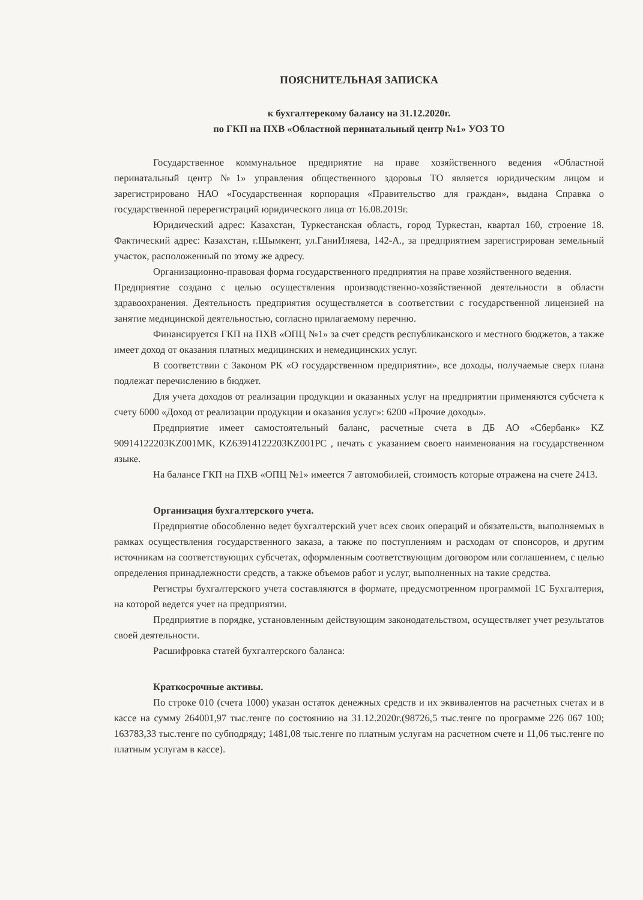ПОЯСНИТЕЛЬНАЯ ЗАПИСКА
к бухгалтерекому балансу на 31.12.2020г.
по ГКП на ПХВ «Областной перинатальный центр №1» УОЗ ТО
Государственное коммунальное предприятие на праве хозяйственного ведения «Областной перинатальный центр №1» управления общественного здоровья ТО является юридическим лицом и зарегистрировано НАО «Государственная корпорация «Правительство для граждан», выдана Справка о государственной перерегистраций юридического лица от 16.08.2019г.
Юридический адрес: Казахстан, Туркестанская область, город Туркестан, квартал 160, строение 18. Фактический адрес: Казахстан, г.Шымкент, ул.ГаниИляева, 142-А., за предприятием зарегистрирован земельный участок, расположенный по этому же адресу.
Организационно-правовая форма государственного предприятия на праве хозяйственного ведения.
Предприятие создано с целью осуществления производственно-хозяйственной деятельности в области здравоохранения. Деятельность предприятия осуществляется в соответствии с государственной лицензией на занятие медицинской деятельностью, согласно прилагаемому перечню.
Финансируется ГКП на ПХВ «ОПЦ №1» за счет средств республиканского и местного бюджетов, а также имеет доход от оказания платных медицинских и немедицинских услуг.
В соответствии с Законом РК «О государственном предприятии», все доходы, получаемые сверх плана подлежат перечислению в бюджет.
Для учета доходов от реализации продукции и оказанных услуг на предприятии применяются субсчета к счету 6000 «Доход от реализации продукции и оказания услуг»: 6200 «Прочие доходы».
Предприятие имеет самостоятельный баланс, расчетные счета в ДБ АО «Сбербанк» KZ 90914122203KZ001MK, KZ63914122203KZ001PC , печать с указанием своего наименования на государственном языке.
На балансе ГКП на ПХВ «ОПЦ №1» имеется 7 автомобилей, стоимость которые отражена на счете 2413.
Организация бухгалтерского учета.
Предприятие обособленно ведет бухгалтерский учет всех своих операций и обязательств, выполняемых в рамках осуществления государственного заказа, а также по поступлениям и расходам от спонсоров, и другим источникам на соответствующих субсчетах, оформленным соответствующим договором или соглашением, с целью определения принадлежности средств, а также объемов работ и услуг, выполненных на такие средства.
Регистры бухгалтерского учета составляются в формате, предусмотренном программой 1С Бухгалтерия, на которой ведется учет на предприятии.
Предприятие в порядке, установленным действующим законодательством, осуществляет учет результатов своей деятельности.
Расшифровка статей бухгалтерского баланса:
Краткосрочные активы.
По строке 010 (счета 1000) указан остаток денежных средств и их эквивалентов на расчетных счетах и в кассе на сумму 264001,97 тыс.тенге по состоянию на 31.12.2020г.(98726,5 тыс.тенге по программе 226 067 100; 163783,33 тыс.тенге по субподряду; 1481,08 тыс.тенге по платным услугам на расчетном счете и 11,06 тыс.тенге по платным услугам в кассе).